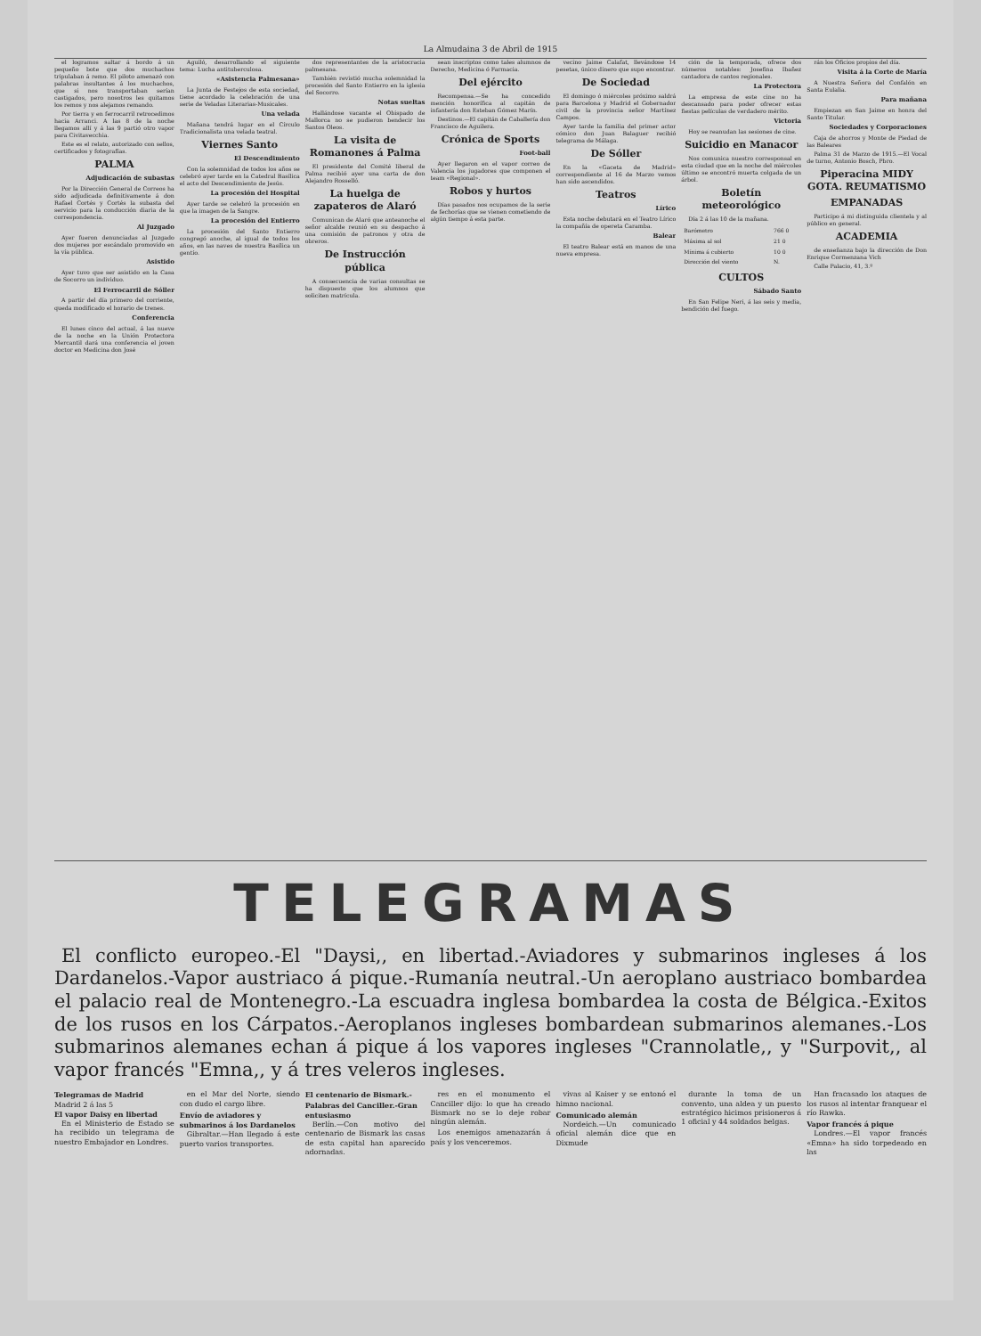La Almudaina 3 de Abril de 1915
el logramos saltar á bordo á un pequeño bote que dos muchachos tripulaban á remo. El piloto amenazó con palabras insultantes á los muchachos, que si nos transportaban serían castigados, pero nosotros les quitamos los remos y nos alejamos remando.
Por tierra y en ferrocarril retrocedimos hacia Arranci. A las 8 de la noche llegamos allí y á las 9 partió otro vapor para Civitavecchia.
Este es el relato, autorizado con sellos, certificados y fotografías.
PALMA
Adjudicación de subastas
Por la Dirección General de Correos ha sido adjudicada definitivamente á don Rafael Cortés y Cortés la subasta del servicio para la conducción diaria de la correspondencia.
Al Juzgado
Ayer fueron denunciadas al Juzgado dos mujeres por escándalo promovido en la vía pública.
Asistido
Ayer tuvo que ser asistido en la Casa de Socorro un individuo.
El Ferrocarril de Sóller
A partir del día primero del corriente, queda modificado el horario de trenes.
Conferencia
El lunes cinco del actual, á las nueve de la noche en la Unión Protectora Mercantil dará una conferencia el joven doctor en Medicina don José
Aguiló, desarrollando el siguiente tema: Lucha antituberculosa.
«Asistencia Palmesana»
La Junta de Festejos de esta sociedad, tiene acordado la celebración de una serie de Veladas Literarias-Musicales.
Una velada
Mañana tendrá lugar en el Círculo Tradicionalista una velada teatral.
Viernes Santo
El Descendimiento
Con la solemnidad de todos los años se celebró ayer tarde en la Catedral Basílica el acto del Descendimiento de Jesús.
La procesión del Hospital
Ayer tarde se celebró la procesión en que la imagen de la Sangre.
La procesión del Entierro
La procesión del Santo Entierro congregó anoche, al igual de todos los años, en las naves de nuestra Basílica un gentío.
dos representantes de la aristocracia palmesana.
También revistió mucha solemnidad la procesión del Santo Entierro en la iglesia del Socorro.
Notas sueltas
Hallándose vacante el Obispado de Mallorca no se pudieron bendecir los Santos Oleos.
La visita de Romanones á Palma
El presidente del Comité liberal de Palma recibió ayer una carta de don Alejandro Rosselló.
La huelga de zapateros de Alaró
Comunican de Alaró que anteanoche el señor alcalde reunió en su despacho á una comisión de patronos y otra de obreros.
De Instrucción pública
A consecuencia de varias consultas se ha dispuesto que los alumnos que soliciten matrícula.
sean inscriptos como tales alumnos de Derecho, Medicina ó Farmacia.
Del ejército
Recompensa.—Se ha concedido mención honorífica al capitán de infantería don Esteban Gómez Marín.
Destinos.—El capitán de Caballería don Francisco de Aguilera.
Crónica de Sports
Foot-ball
Ayer llegaron en el vapor correo de Valencia los jugadores que componen el team «Regional».
Robos y hurtos
Días pasados nos ocupamos de la serie de fechorías que se vienen cometiendo de algún tiempo á esta parte.
vecino Jaime Calafat, llevándose 14 pesetas, único dinero que supo encontrar.
De Sociedad
El domingo ó miércoles próximo saldrá para Barcelona y Madrid el Gobernador civil de la provincia señor Martínez Campos.
Ayer tarde la familia del primer actor cómico don Juan Balaguer recibió telegrama de Málaga.
De Sóller
En la «Gaceta de Madrid» correspondiente al 16 de Marzo vemos han sido ascendidos.
Teatros
Lírico
Esta noche debutará en el Teatro Lírico la compañía de opereta Caramba.
Balear
El teatro Balear está en manos de una nueva empresa.
ción de la temporada, ofrece dos números notables: Josefina Ibañez cantadora de cantos regionales.
La Protectora
La empresa de este cine no ha descansado para poder ofrecer estas fiestas películas de verdadero mérito.
Victoria
Hoy se reanudan las sesiones de cine.
Suicidio en Manacor
Nos comunica nuestro corresponsal en esta ciudad que en la noche del miércoles último se encontró muerta colgada de un árbol.
Boletín meteorológico
Día 2 á las 10 de la mañana.
| Barómetro | 766 0 |
| Máxima al sol | 21 0 |
| Mínima á cubierto | 10 0 |
| Dirección del viento | N. |
CULTOS
Sábado Santo
En San Felipe Neri, á las seis y media, bendición del fuego.
rán los Oficios propios del día.
Visita á la Corte de María
A Nuestra Señora del Confalón en Santa Eulalia.
Para mañana
Empiezan en San Jaime en honra del Santo Titular.
Sociedades y Corporaciones
Caja de ahorros y Monte de Piedad de las Baleares
Palma 31 de Marzo de 1915.—El Vocal de turno, Antonio Bosch, Pbro.
Piperacina MIDY GOTA. REUMATISMO
EMPANADAS
Participo á mi distinguida clientela y al público en general.
ACADEMIA
de enseñanza bajo la dirección de Don Enrique Cormenzana Vich
Calle Palacio, 41, 3.º
TELEGRAMAS
El conflicto europeo.-El "Daysi,, en libertad.-Aviadores y submarinos ingleses á los Dardanelos.-Vapor austriaco á pique.-Rumanía neutral.-Un aeroplano austriaco bombardea el palacio real de Montenegro.-La escuadra inglesa bombardea la costa de Bélgica.-Exitos de los rusos en los Cárpatos.-Aeroplanos ingleses bombardean submarinos alemanes.-Los submarinos alemanes echan á pique á los vapores ingleses "Crannolatle,, y "Surpovit,, al vapor francés "Emna,, y á tres veleros ingleses.
Telegramas de Madrid
Madrid 2 á las 5
El vapor Daisy en libertad
En el Ministerio de Estado se ha recibido un telegrama de nuestro Embajador en Londres.
en el Mar del Norte, siendo con dudo el cargo libre.
Envío de aviadores y submarinos á los Dardanelos
Gibraltar.—Han llegado á este puerto varios transportes.
El centenario de Bismark.-Palabras del Canciller.-Gran entusiasmo
Berlín.—Con motivo del centenario de Bismark las casas de esta capital han aparecido adornadas.
res en el monumento el Canciller dijo: lo que ha creado Bismark no se lo deje robar ningún alemán.
Los enemigos amenazarán á país y los venceremos.
vivas al Kaiser y se entonó el himno nacional.
Comunicado alemán
Nordeich.—Un comunicado oficial alemán dice que en Dixmude
durante la toma de un convento, una aldea y un puesto estratégico hicimos prisioneros á 1 oficial y 44 soldados belgas.
Han fracasado los ataques de los rusos al intentar franquear el río Rawka.
Vapor francés á pique
Londres.—El vapor francés «Emna» ha sido torpedeado en las